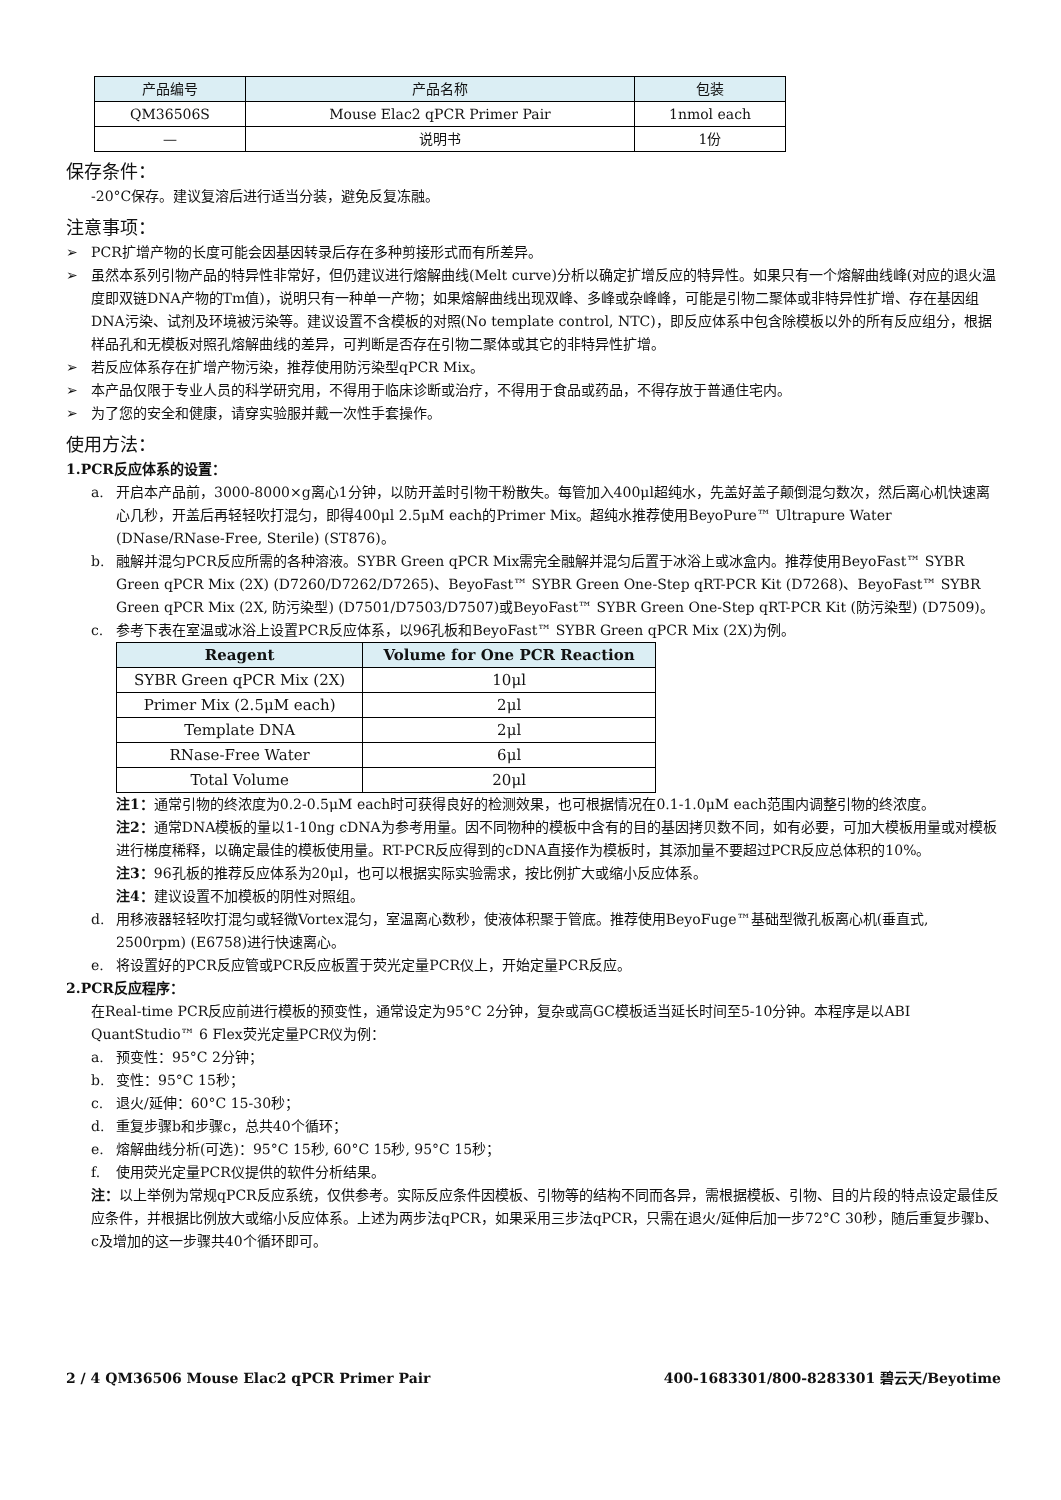| 产品编号 | 产品名称 | 包装 |
| QM36506S | Mouse Elac2 qPCR Primer Pair | 1nmol each |
| — | 说明书 | 1份 |
保存条件：
-20°C保存。建议复溶后进行适当分装，避免反复冻融。
注意事项：
➢ PCR扩增产物的长度可能会因基因转录后存在多种剪接形式而有所差异。
➢ 虽然本系列引物产品的特异性非常好，但仍建议进行熔解曲线(Melt curve)分析以确定扩增反应的特异性。如果只有一个熔解曲线峰(对应的退火温度即双链DNA产物的Tm值)，说明只有一种单一产物；如果熔解曲线出现双峰、多峰或杂峰峰，可能是引物二聚体或非特异性扩增、存在基因组DNA污染、试剂及环境被污染等。建议设置不含模板的对照(No template control, NTC)，即反应体系中包含除模板以外的所有反应组分，根据样品孔和无模板对照孔熔解曲线的差异，可判断是否存在引物二聚体或其它的非特异性扩增。
➢ 若反应体系存在扩增产物污染，推荐使用防污染型qPCR Mix。
➢ 本产品仅限于专业人员的科学研究用，不得用于临床诊断或治疗，不得用于食品或药品，不得存放于普通住宅内。
➢ 为了您的安全和健康，请穿实验服并戴一次性手套操作。
使用方法：
1. PCR反应体系的设置：
a. 开启本产品前，3000-8000×g离心1分钟，以防开盖时引物干粉散失。每管加入400μl超纯水，先盖好盖子颠倒混匀数次，然后离心机快速离心几秒，开盖后再轻轻吹打混匀，即得400μl 2.5μM each的Primer Mix。超纯水推荐使用BeyoPure™ Ultrapure Water (DNase/RNase-Free, Sterile) (ST876)。
b. 融解并混匀PCR反应所需的各种溶液。SYBR Green qPCR Mix需完全融解并混匀后置于冰浴上或冰盒内。推荐使用BeyoFast™ SYBR Green qPCR Mix (2X) (D7260/D7262/D7265)、BeyoFast™ SYBR Green One-Step qRT-PCR Kit (D7268)、BeyoFast™ SYBR Green qPCR Mix (2X, 防污染型) (D7501/D7503/D7507)或BeyoFast™ SYBR Green One-Step qRT-PCR Kit (防污染型) (D7509)。
c. 参考下表在室温或冰浴上设置PCR反应体系，以96孔板和BeyoFast™ SYBR Green qPCR Mix (2X)为例。
| Reagent | Volume for One PCR Reaction |
| --- | --- |
| SYBR Green qPCR Mix (2X) | 10μl |
| Primer Mix (2.5μM each) | 2μl |
| Template DNA | 2μl |
| RNase-Free Water | 6μl |
| Total Volume | 20μl |
注1：通常引物的终浓度为0.2-0.5μM each时可获得良好的检测效果，也可根据情况在0.1-1.0μM each范围内调整引物的终浓度。
注2：通常DNA模板的量以1-10ng cDNA为参考用量。因不同物种的模板中含有的目的基因拷贝数不同，如有必要，可加大模板用量或对模板进行梯度稀释，以确定最佳的模板使用量。RT-PCR反应得到的cDNA直接作为模板时，其添加量不要超过PCR反应总体积的10%。
注3：96孔板的推荐反应体系为20μl，也可以根据实际实验需求，按比例扩大或缩小反应体系。
注4：建议设置不加模板的阴性对照组。
d. 用移液器轻轻吹打混匀或轻微Vortex混匀，室温离心数秒，使液体积聚于管底。推荐使用BeyoFuge™基础型微孔板离心机(垂直式, 2500rpm) (E6758)进行快速离心。
e. 将设置好的PCR反应管或PCR反应板置于荧光定量PCR仪上，开始定量PCR反应。
2. PCR反应程序：
在Real-time PCR反应前进行模板的预变性，通常设定为95°C 2分钟，复杂或高GC模板适当延长时间至5-10分钟。本程序是以ABI QuantStudio™ 6 Flex荧光定量PCR仪为例：
a. 预变性：95°C 2分钟；
b. 变性：95°C 15秒；
c. 退火/延伸：60°C 15-30秒；
d. 重复步骤b和步骤c，总共40个循环；
e. 熔解曲线分析(可选)：95°C 15秒, 60°C 15秒, 95°C 15秒；
f. 使用荧光定量PCR仪提供的软件分析结果。
注：以上举例为常规qPCR反应系统，仅供参考。实际反应条件因模板、引物等的结构不同而各异，需根据模板、引物、目的片段的特点设定最佳反应条件，并根据比例放大或缩小反应体系。上述为两步法qPCR，如果采用三步法qPCR，只需在退火/延伸后加一步72°C 30秒，随后重复步骤b、c及增加的这一步骤共40个循环即可。
2 / 4 QM36506 Mouse Elac2 qPCR Primer Pair 400-1683301/800-8283301 碧云天/Beyotime